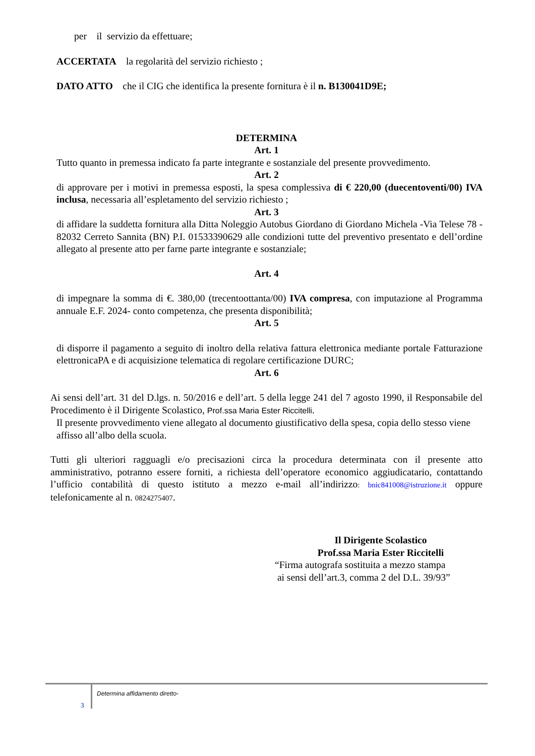per il servizio da effettuare;
ACCERTATA la regolarità del servizio richiesto ;
DATO ATTO che il CIG che identifica la presente fornitura è il n. B130041D9E;
DETERMINA
Art. 1
Tutto quanto in premessa indicato fa parte integrante e sostanziale del presente provvedimento.
Art. 2
di approvare per i motivi in premessa esposti, la spesa complessiva di € 220,00 (duecentoventi/00) IVA inclusa, necessaria all’espletamento del servizio richiesto ;
Art. 3
di affidare la suddetta fornitura alla Ditta Noleggio Autobus Giordano di Giordano Michela -Via Telese 78 - 82032 Cerreto Sannita (BN) P.I. 01533390629 alle condizioni tutte del preventivo presentato e dell’ordine allegato al presente atto per farne parte integrante e sostanziale;
Art. 4
di impegnare la somma di €. 380,00 (trecentoottanta/00) IVA compresa, con imputazione al Programma annuale E.F. 2024- conto competenza, che presenta disponibilità;
Art. 5
di disporre il pagamento a seguito di inoltro della relativa fattura elettronica mediante portale Fatturazione elettronicaPA e di acquisizione telematica di regolare certificazione DURC;
Art. 6
Ai sensi dell’art. 31 del D.lgs. n. 50/2016 e dell’art. 5 della legge 241 del 7 agosto 1990, il Responsabile del Procedimento è il Dirigente Scolastico, Prof.ssa Maria Ester Riccitelli.
Il presente provvedimento viene allegato al documento giustificativo della spesa, copia dello stesso viene affisso all’albo della scuola.
Tutti gli ulteriori ragguagli e/o precisazioni circa la procedura determinata con il presente atto amministrativo, potranno essere forniti, a richiesta dell’operatore economico aggiudicatario, contattando l’ufficio contabilità di questo istituto a mezzo e-mail all’indirizzo: bnic841008@istruzione.it oppure telefonicamente al n. 0824275407.
Il Dirigente Scolastico
Prof.ssa Maria Ester Riccitelli
“Firma autografa sostituita a mezzo stampa
ai sensi dell’art.3, comma 2 del D.L. 39/93”
3
Determina affidamento diretto-